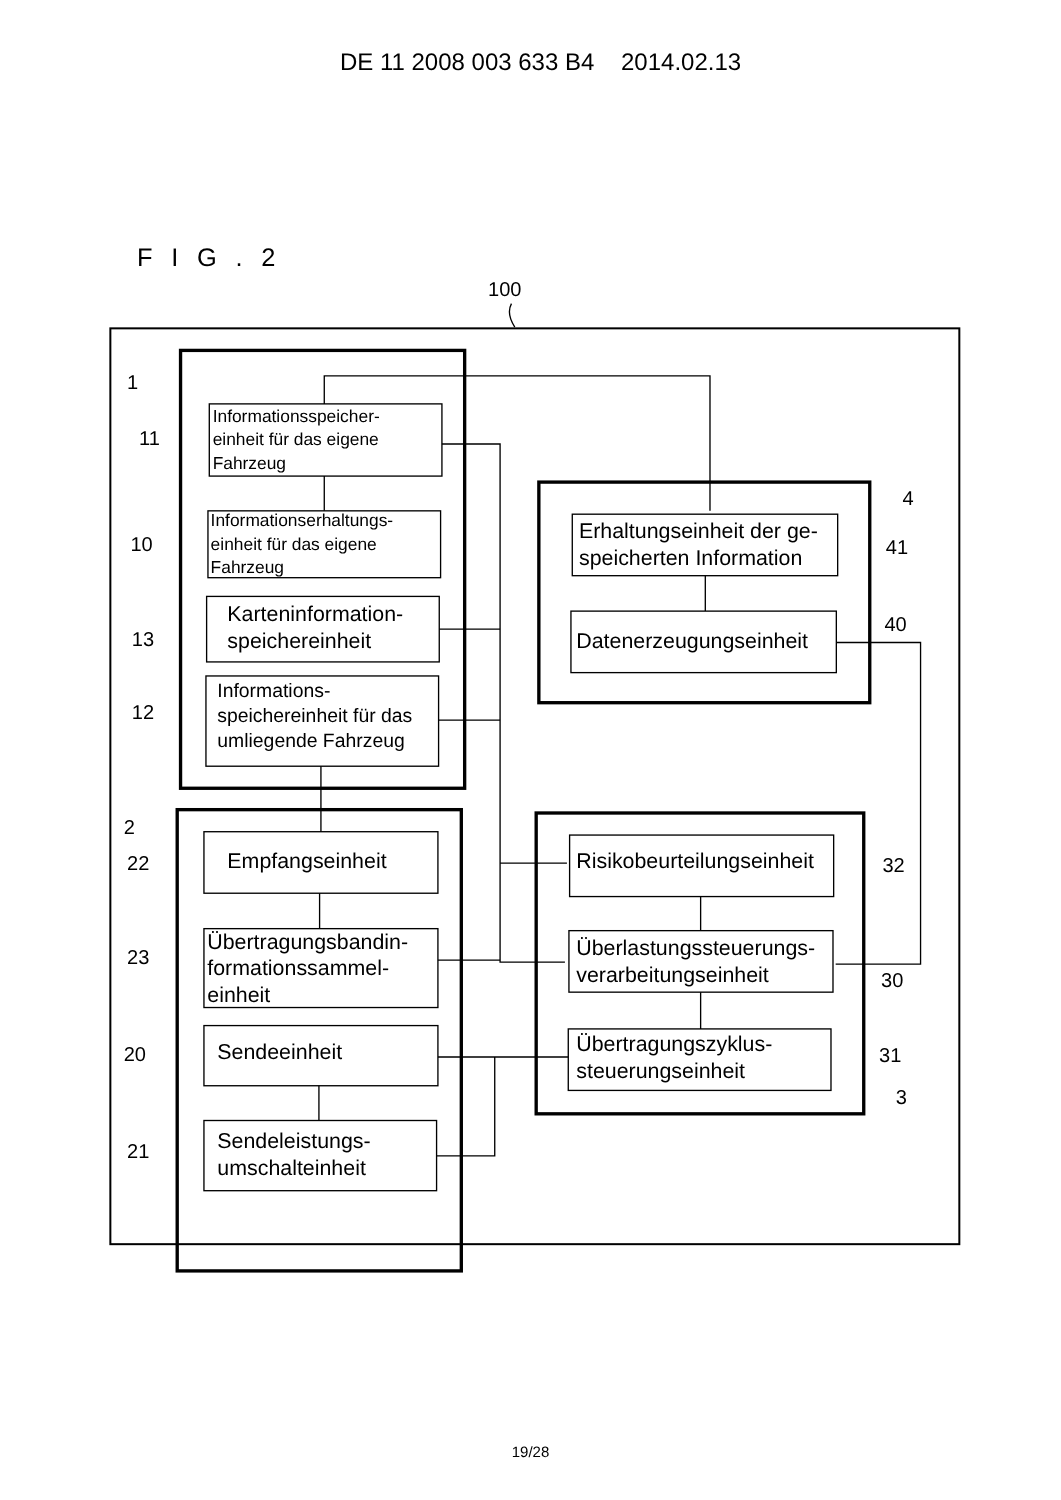DE 11 2008 003 633 B4 2014.02.13
FIG.2
100
1
Informationsspeicher- einheit für das eigene Fahrzeug
11
Informationserhaltungs- einheit für das eigene Fahrzeug
10
Karteninformation- speichereinheit
13
Informations- speichereinheit für das umliegende Fahrzeug
12
4
Erhaltungseinheit der ge- speicherten Information
41
Datenerzeugungseinheit
40
2
Empfangseinheit
22
Übertragungsbandin- formationssammel- einheit
23
Sendeeinheit
20
Sendeleistungs- umschalteinheit
21
Risikobeurteilungseinheit
32
Überlastungssteuerungs- verarbeitungseinheit
30
Übertragungszyklus- steuerungseinheit
31
3
19/28